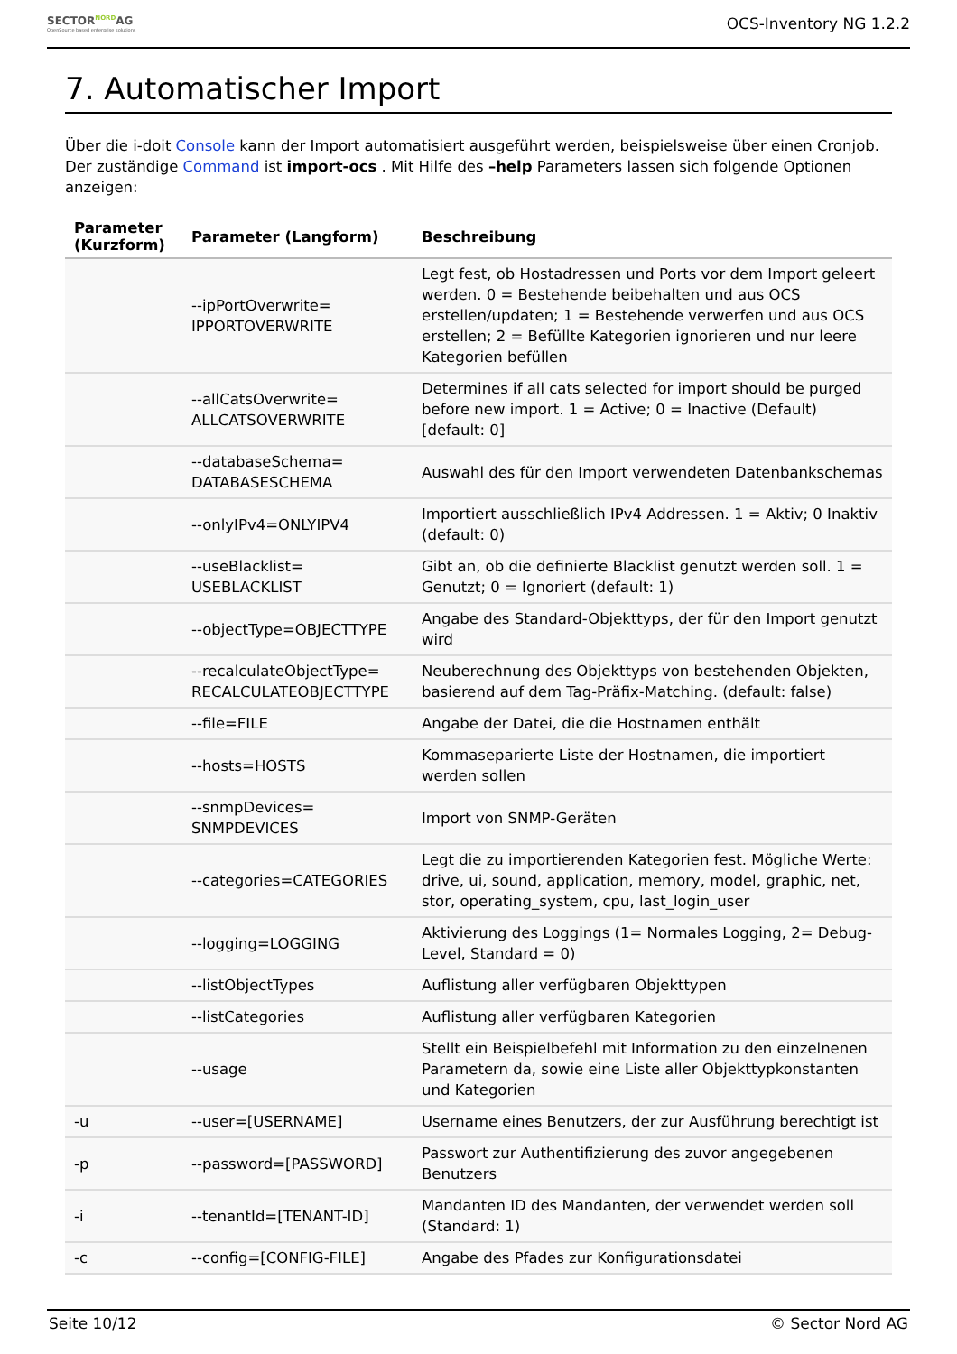SECTORNORDAG
OpenSource based enterprise solutions
OCS-Inventory NG 1.2.2
7. Automatischer Import
Über die i-doit Console kann der Import automatisiert ausgeführt werden, beispielsweise über einen Cronjob. Der zuständige Command ist import-ocs . Mit Hilfe des –help Parameters lassen sich folgende Optionen anzeigen:
| Parameter (Kurzform) | Parameter (Langform) | Beschreibung |
| --- | --- | --- |
| | --ipPortOverwrite= IPPORTOVERWRITE | Legt fest, ob Hostadressen und Ports vor dem Import geleert werden. 0 = Bestehende beibehalten und aus OCS erstellen/updaten; 1 = Bestehende verwerfen und aus OCS erstellen; 2 = Befüllte Kategorien ignorieren und nur leere Kategorien befüllen |
| | --allCatsOverwrite= ALLCATSOVERWRITE | Determines if all cats selected for import should be purged before new import. 1 = Active; 0 = Inactive (Default) [default: 0] |
| | --databaseSchema= DATABASESCHEMA | Auswahl des für den Import verwendeten Datenbankschemas |
| | --onlyIPv4=ONLYIPV4 | Importiert ausschließlich IPv4 Addressen. 1 = Aktiv; 0 Inaktiv (default: 0) |
| | --useBlacklist= USEBLACKLIST | Gibt an, ob die definierte Blacklist genutzt werden soll. 1 = Genutzt; 0 = Ignoriert (default: 1) |
| | --objectType=OBJECTTYPE | Angabe des Standard-Objekttyps, der für den Import genutzt wird |
| | --recalculateObjectType= RECALCULATEOBJECTTYPE | Neuberechnung des Objekttyps von bestehenden Objekten, basierend auf dem Tag-Präfix-Matching. (default: false) |
| | --file=FILE | Angabe der Datei, die die Hostnamen enthält |
| | --hosts=HOSTS | Kommaseparierte Liste der Hostnamen, die importiert werden sollen |
| | --snmpDevices= SNMPDEVICES | Import von SNMP-Geräten |
| | --categories=CATEGORIES | Legt die zu importierenden Kategorien fest. Mögliche Werte: drive, ui, sound, application, memory, model, graphic, net, stor, operating_system, cpu, last_login_user |
| | --logging=LOGGING | Aktivierung des Loggings (1= Normales Logging, 2= Debug-Level, Standard = 0) |
| | --listObjectTypes | Auflistung aller verfügbaren Objekttypen |
| | --listCategories | Auflistung aller verfügbaren Kategorien |
| | --usage | Stellt ein Beispielbefehl mit Information zu den einzelnenen Parametern da, sowie eine Liste aller Objekttypkonstanten und Kategorien |
| -u | --user=[USERNAME] | Username eines Benutzers, der zur Ausführung berechtigt ist |
| -p | --password=[PASSWORD] | Passwort zur Authentifizierung des zuvor angegebenen Benutzers |
| -i | --tenantId=[TENANT-ID] | Mandanten ID des Mandanten, der verwendet werden soll (Standard: 1) |
| -c | --config=[CONFIG-FILE] | Angabe des Pfades zur Konfigurationsdatei |
Seite 10/12 © Sector Nord AG